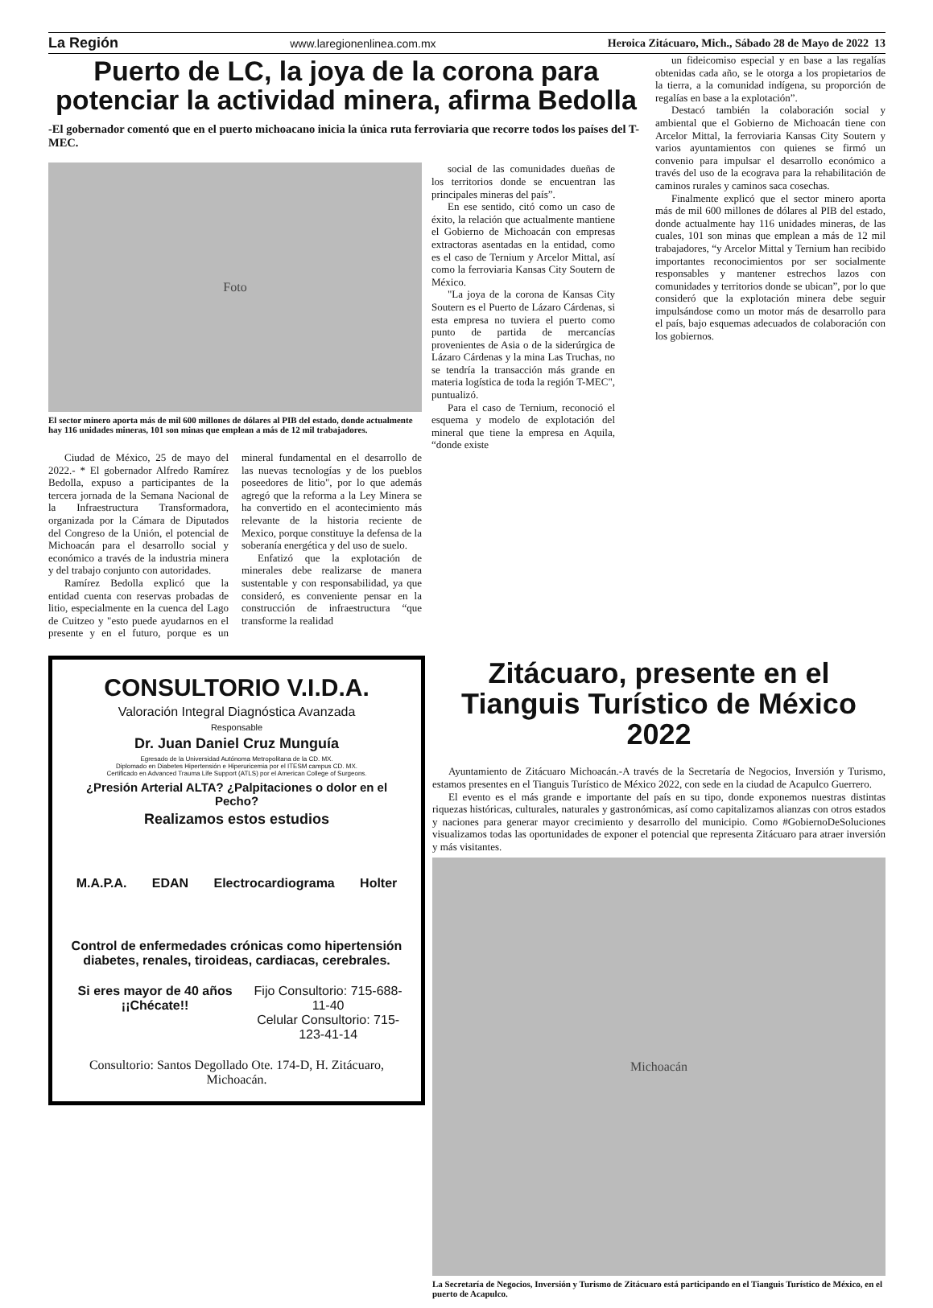La Región www.laregionenlinea.com.mx Heroica Zitácuaro, Mich., Sábado 28 de Mayo de 2022 13
Puerto de LC, la joya de la corona para potenciar la actividad minera, afirma Bedolla
-El gobernador comentó que en el puerto michoacano inicia la única ruta ferroviaria que recorre todos los países del T-MEC.
Foto
El sector minero aporta más de mil 600 millones de dólares al PIB del estado, donde actualmente hay 116 unidades mineras, 101 son minas que emplean a más de 12 mil trabajadores.
social de las comunidades dueñas de los territorios donde se encuentran las principales mineras del país”.
En ese sentido, citó como un caso de éxito, la relación que actualmente mantiene el Gobierno de Michoacán con empresas extractoras asentadas en la entidad, como es el caso de Ternium y Arcelor Mittal, así como la ferroviaria Kansas City Soutern de México.
"La joya de la corona de Kansas City Soutern es el Puerto de Lázaro Cárdenas, si esta empresa no tuviera el puerto como punto de partida de mercancías provenientes de Asia o de la siderúrgica de Lázaro Cárdenas y la mina Las Truchas, no se tendría la transacción más grande en materia logística de toda la región T-MEC", puntualizó.
Para el caso de Ternium, reconoció el esquema y modelo de explotación del mineral que tiene la empresa en Aquila, “donde existe
Ciudad de México, 25 de mayo del 2022.- * El gobernador Alfredo Ramírez Bedolla, expuso a participantes de la tercera jornada de la Semana Nacional de la Infraestructura Transformadora, organizada por la Cámara de Diputados del Congreso de la Unión, el potencial de Michoacán para el desarrollo social y económico a través de la industria minera y del trabajo conjunto con autoridades.
Ramírez Bedolla explicó que la entidad cuenta con reservas probadas de litio, especialmente en la cuenca del Lago de Cuitzeo y "esto puede ayudarnos en el presente y en el futuro, porque es un mineral fundamental en el desarrollo de las nuevas tecnologías y de los pueblos poseedores de litio", por lo que además agregó que la reforma a la Ley Minera se ha convertido en el acontecimiento más relevante de la historia reciente de Mexico, porque constituye la defensa de la soberanía energética y del uso de suelo.
Enfatizó que la explotación de minerales debe realizarse de manera sustentable y con responsabilidad, ya que consideró, es conveniente pensar en la construcción de infraestructura “que transforme la realidad
CONSULTORIO V.I.D.A.
Valoración Integral Diagnóstica Avanzada
Responsable
Dr. Juan Daniel Cruz Munguía
Egresado de la Universidad Autónoma Metropolitana de la CD. MX.
Diplomado en Diabetes Hipertensión e Hiperuricemia por el ITESM campus CD. MX.
Certificado en Advanced Trauma Life Support (ATLS) por el American College of Surgeons.
¿Presión Arterial ALTA? ¿Palpitaciones o dolor en el Pecho?
Realizamos estos estudios
M.A.P.A. EDAN Electrocardiograma Holter
Control de enfermedades crónicas como hipertensión diabetes, renales, tiroideas, cardiacas, cerebrales.
Si eres mayor de 40 años ¡¡Chécate!! Fijo Consultorio: 715-688-11-40
Celular Consultorio: 715-123-41-14
Consultorio: Santos Degollado Ote. 174-D, H. Zitácuaro, Michoacán.
un fideicomiso especial y en base a las regalías obtenidas cada año, se le otorga a los propietarios de la tierra, a la comunidad indígena, su proporción de regalías en base a la explotación”.
Destacó también la colaboración social y ambiental que el Gobierno de Michoacán tiene con Arcelor Mittal, la ferroviaria Kansas City Soutern y varios ayuntamientos con quienes se firmó un convenio para impulsar el desarrollo económico a través del uso de la ecograva para la rehabilitación de caminos rurales y caminos saca cosechas.
Finalmente explicó que el sector minero aporta más de mil 600 millones de dólares al PIB del estado, donde actualmente hay 116 unidades mineras, de las cuales, 101 son minas que emplean a más de 12 mil trabajadores, “y Arcelor Mittal y Ternium han recibido importantes reconocimientos por ser socialmente responsables y mantener estrechos lazos con comunidades y territorios donde se ubican”, por lo que consideró que la explotación minera debe seguir impulsándose como un motor más de desarrollo para el país, bajo esquemas adecuados de colaboración con los gobiernos.
Zitácuaro, presente en el Tianguis Turístico de México 2022
Ayuntamiento de Zitácuaro Michoacán.-A través de la Secretaría de Negocios, Inversión y Turismo, estamos presentes en el Tianguis Turístico de México 2022, con sede en la ciudad de Acapulco Guerrero.
El evento es el más grande e importante del país en su tipo, donde exponemos nuestras distintas riquezas históricas, culturales, naturales y gastronómicas, así como capitalizamos alianzas con otros estados y naciones para generar mayor crecimiento y desarrollo del municipio. Como #GobiernoDeSoluciones visualizamos todas las oportunidades de exponer el potencial que representa Zitácuaro para atraer inversión y más visitantes.
Michoacán
La Secretaría de Negocios, Inversión y Turismo de Zitácuaro está participando en el Tianguis Turístico de México, en el puerto de Acapulco.